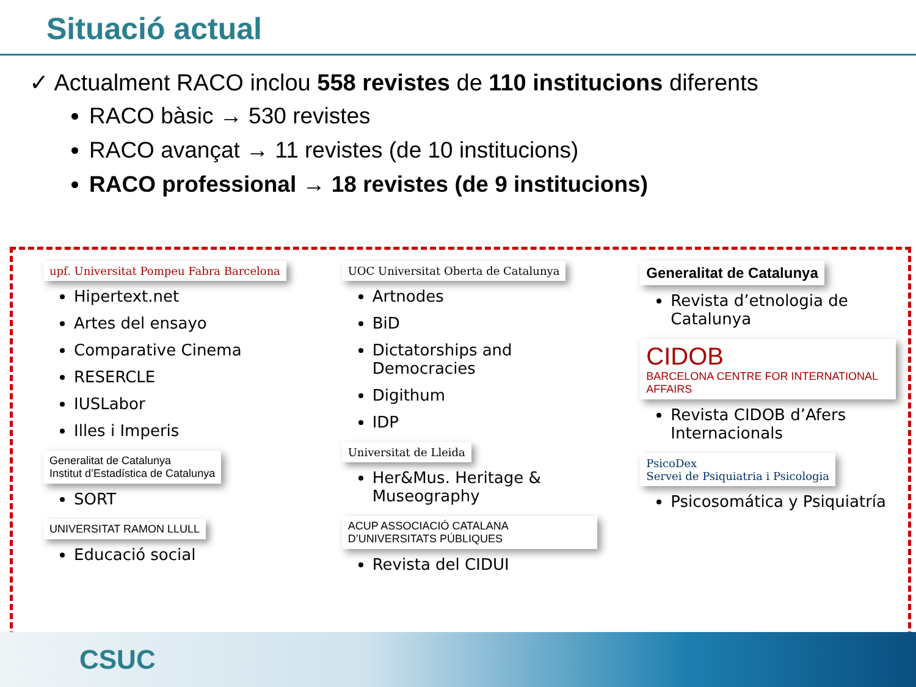Situació actual
✓ Actualment RACO inclou 558 revistes de 110 institucions diferents
RACO bàsic → 530 revistes
RACO avançat → 11 revistes (de 10 institucions)
RACO professional → 18 revistes (de 9 institucions)
upf. Universitat Pompeu Fabra Barcelona
Hipertext.net
Artes del ensayo
Comparative Cinema
RESERCLE
IUSLabor
Illes i Imperis
Generalitat de Catalunya
Institut d’Estadística de Catalunya
SORT
UNIVERSITAT RAMON LLULL
Educació social
UOC Universitat Oberta de Catalunya
Artnodes
BiD
Dictatorships and Democracies
Digithum
IDP
Universitat de Lleida
Her&Mus. Heritage & Museography
ACUP ASSOCIACIÓ CATALANA D’UNIVERSITATS PÚBLIQUES
Revista del CIDUI
Generalitat de Catalunya
Revista d’etnologia de Catalunya
CIDOB
BARCELONA CENTRE FOR INTERNATIONAL AFFAIRS
Revista CIDOB d’Afers Internacionals
PsicoDex
Servei de Psiquiatria i Psicologia
Psicosomática y Psiquiatría
CSUC